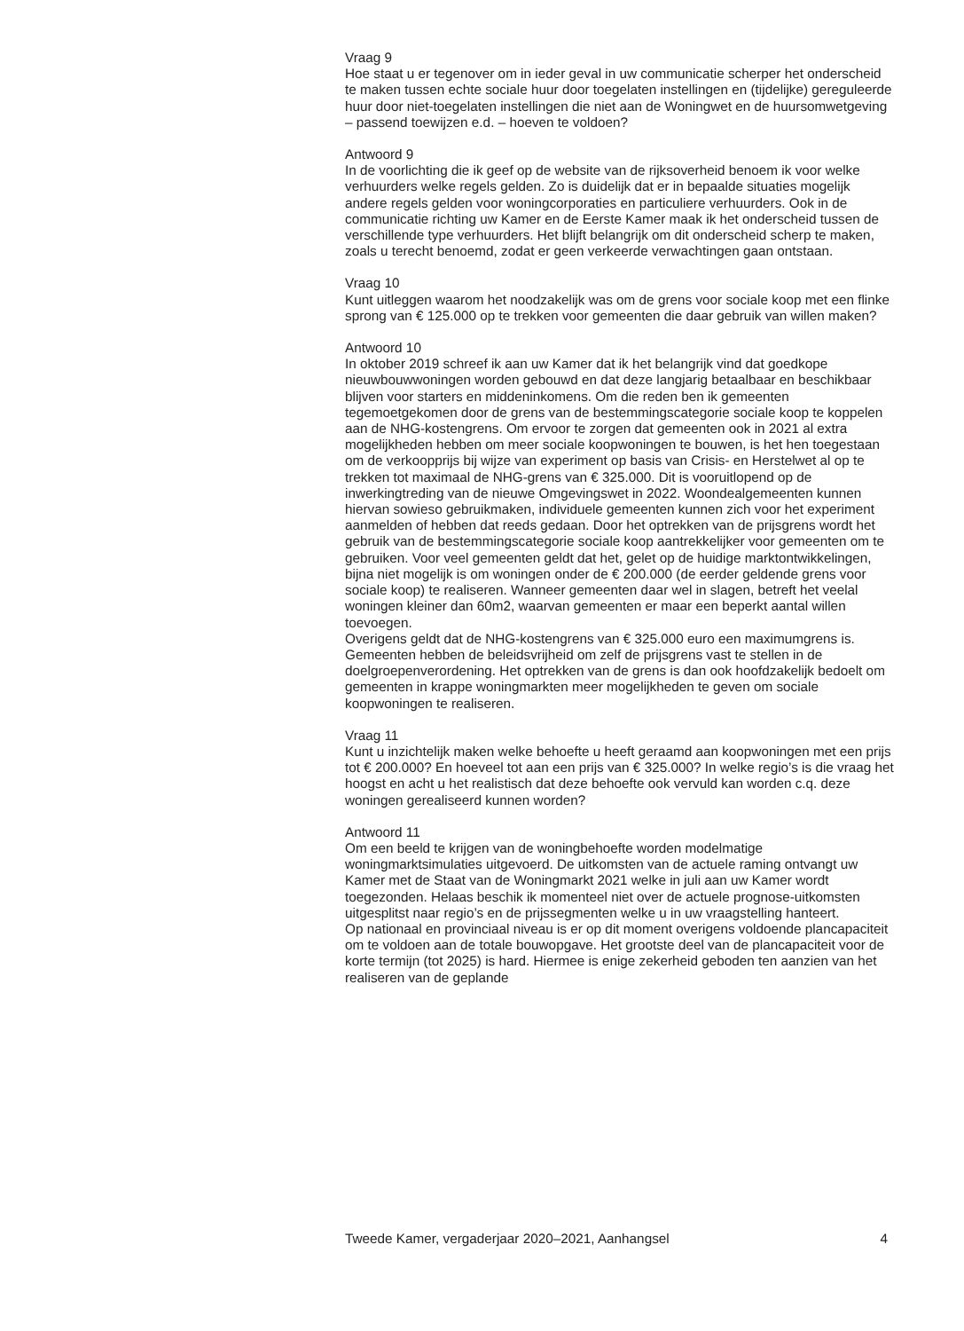Vraag 9
Hoe staat u er tegenover om in ieder geval in uw communicatie scherper het onderscheid te maken tussen echte sociale huur door toegelaten instellingen en (tijdelijke) gereguleerde huur door niet-toegelaten instellingen die niet aan de Woningwet en de huursomwetgeving – passend toewijzen e.d. – hoeven te voldoen?
Antwoord 9
In de voorlichting die ik geef op de website van de rijksoverheid benoem ik voor welke verhuurders welke regels gelden. Zo is duidelijk dat er in bepaalde situaties mogelijk andere regels gelden voor woningcorporaties en particuliere verhuurders. Ook in de communicatie richting uw Kamer en de Eerste Kamer maak ik het onderscheid tussen de verschillende type verhuurders. Het blijft belangrijk om dit onderscheid scherp te maken, zoals u terecht benoemd, zodat er geen verkeerde verwachtingen gaan ontstaan.
Vraag 10
Kunt uitleggen waarom het noodzakelijk was om de grens voor sociale koop met een flinke sprong van € 125.000 op te trekken voor gemeenten die daar gebruik van willen maken?
Antwoord 10
In oktober 2019 schreef ik aan uw Kamer dat ik het belangrijk vind dat goedkope nieuwbouwwoningen worden gebouwd en dat deze langjarig betaalbaar en beschikbaar blijven voor starters en middeninkomens. Om die reden ben ik gemeenten tegemoetgekomen door de grens van de bestemmingscategorie sociale koop te koppelen aan de NHG-kostengrens. Om ervoor te zorgen dat gemeenten ook in 2021 al extra mogelijkheden hebben om meer sociale koopwoningen te bouwen, is het hen toegestaan om de verkoopprijs bij wijze van experiment op basis van Crisis- en Herstelwet al op te trekken tot maximaal de NHG-grens van € 325.000. Dit is vooruitlopend op de inwerkingtreding van de nieuwe Omgevingswet in 2022. Woondealgemeenten kunnen hiervan sowieso gebruikmaken, individuele gemeenten kunnen zich voor het experiment aanmelden of hebben dat reeds gedaan. Door het optrekken van de prijsgrens wordt het gebruik van de bestemmingscategorie sociale koop aantrekkelijker voor gemeenten om te gebruiken. Voor veel gemeenten geldt dat het, gelet op de huidige marktontwikkelingen, bijna niet mogelijk is om woningen onder de € 200.000 (de eerder geldende grens voor sociale koop) te realiseren. Wanneer gemeenten daar wel in slagen, betreft het veelal woningen kleiner dan 60m2, waarvan gemeenten er maar een beperkt aantal willen toevoegen.
Overigens geldt dat de NHG-kostengrens van € 325.000 euro een maximumgrens is. Gemeenten hebben de beleidsvrijheid om zelf de prijsgrens vast te stellen in de doelgroepenverordening. Het optrekken van de grens is dan ook hoofdzakelijk bedoelt om gemeenten in krappe woningmarkten meer mogelijkheden te geven om sociale koopwoningen te realiseren.
Vraag 11
Kunt u inzichtelijk maken welke behoefte u heeft geraamd aan koopwoningen met een prijs tot € 200.000? En hoeveel tot aan een prijs van € 325.000? In welke regio’s is die vraag het hoogst en acht u het realistisch dat deze behoefte ook vervuld kan worden c.q. deze woningen gerealiseerd kunnen worden?
Antwoord 11
Om een beeld te krijgen van de woningbehoefte worden modelmatige woningmarktsimulaties uitgevoerd. De uitkomsten van de actuele raming ontvangt uw Kamer met de Staat van de Woningmarkt 2021 welke in juli aan uw Kamer wordt toegezonden. Helaas beschik ik momenteel niet over de actuele prognose-uitkomsten uitgesplitst naar regio’s en de prijssegmenten welke u in uw vraagstelling hanteert.
Op nationaal en provinciaal niveau is er op dit moment overigens voldoende plancapaciteit om te voldoen aan de totale bouwopgave. Het grootste deel van de plancapaciteit voor de korte termijn (tot 2025) is hard. Hiermee is enige zekerheid geboden ten aanzien van het realiseren van de geplande
Tweede Kamer, vergaderjaar 2020–2021, Aanhangsel 4